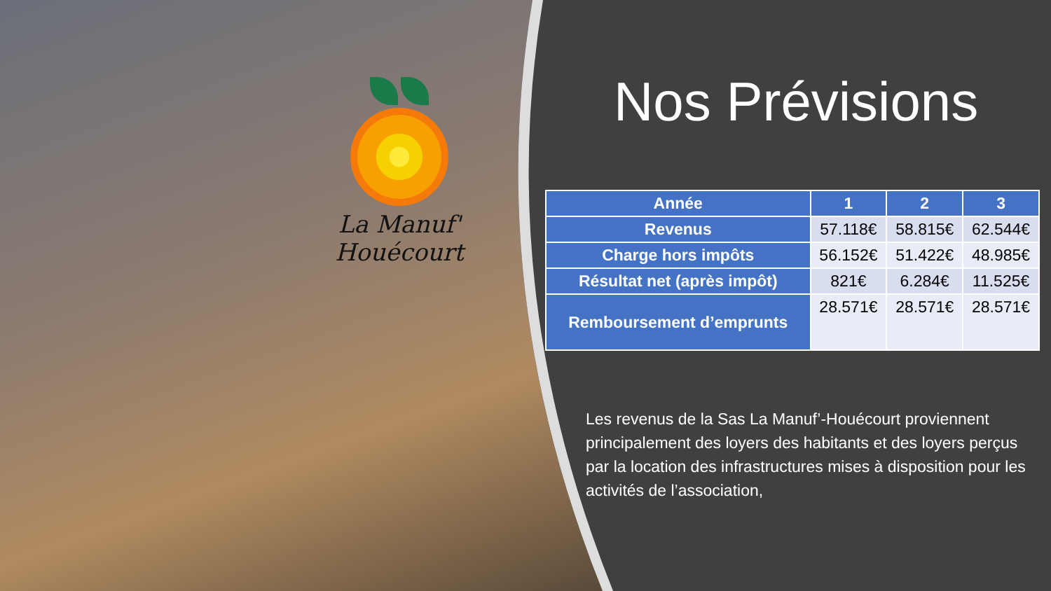La Manuf' Houécourt
Nos Prévisions
| Année | 1 | 2 | 3 |
| --- | --- | --- | --- |
| Revenus | 57.118€ | 58.815€ | 62.544€ |
| Charge hors impôts | 56.152€ | 51.422€ | 48.985€ |
| Résultat net (après impôt) | 821€ | 6.284€ | 11.525€ |
| Remboursement d’emprunts | 28.571€ | 28.571€ | 28.571€ |
Les revenus de la Sas La Manuf’-Houécourt proviennent principalement des loyers des habitants et des loyers perçus par la location des infrastructures mises à disposition pour les activités de l’association,